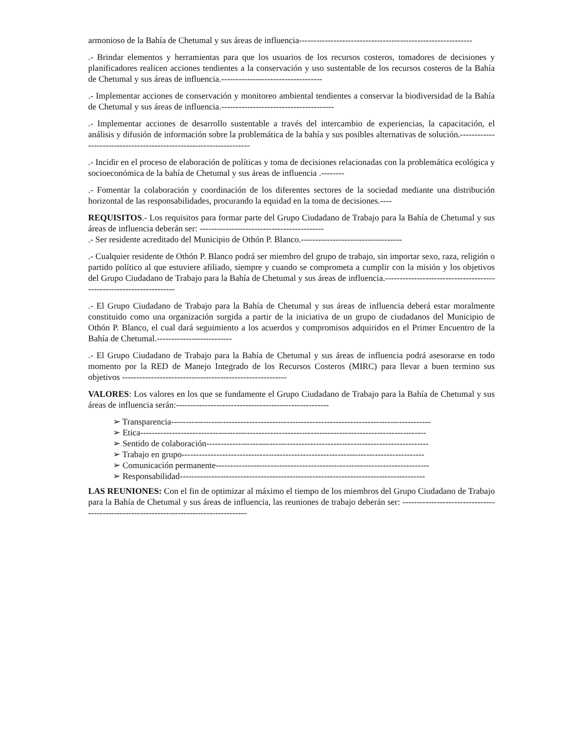armonioso de la Bahía de Chetumal y sus áreas de influencia------------------------------------------------------------
.- Brindar elementos y herramientas para que los usuarios de los recursos costeros, tomadores de decisiones y planificadores realicen acciones tendientes a la conservación y uso sustentable de los recursos costeros de la Bahía de Chetumal y sus áreas de influencia.-----------------------------------
.- Implementar acciones de conservación y monitoreo ambiental tendientes a conservar la biodiversidad de la Bahía de Chetumal y sus áreas de influencia.---------------------------------------
.- Implementar acciones de desarrollo sustentable a través del intercambio de experiencias, la capacitación, el análisis y difusión de información sobre la problemática de la bahía y sus posibles alternativas de solución.--------------------------------------------------------------------
.- Incidir en el proceso de elaboración de políticas y toma de decisiones relacionadas con la problemática ecológica y socioeconómica de la bahía de Chetumal y sus áreas de influencia .--------
.- Fomentar la colaboración y coordinación de los diferentes sectores de la sociedad mediante una distribución horizontal de las responsabilidades, procurando la equidad en la toma de decisiones.----
REQUISITOS.- Los requisitos para formar parte del Grupo Ciudadano de Trabajo para la Bahía de Chetumal y sus áreas de influencia deberán ser: -------------------------------------------
.- Ser residente acreditado del Municipio de Othón P. Blanco.-----------------------------------
.- Cualquier residente de Othón P. Blanco podrá ser miembro del grupo de trabajo, sin importar sexo, raza, religión o partido político al que estuviere afiliado, siempre y cuando se comprometa a cumplir con la misión y los objetivos del Grupo Ciudadano de Trabajo para la Bahía de Chetumal y sus áreas de influencia.--------------------------------------------------------------------
.- El Grupo Ciudadano de Trabajo para la Bahía de Chetumal y sus áreas de influencia deberá estar moralmente constituido como una organización surgida a partir de la iniciativa de un grupo de ciudadanos del Municipio de Othón P. Blanco, el cual dará seguimiento a los acuerdos y compromisos adquiridos en el Primer Encuentro de la Bahía de Chetumal.--------------------------
.- El Grupo Ciudadano de Trabajo para la Bahía de Chetumal y sus áreas de influencia podrá asesorarse en todo momento por la RED de Manejo Integrado de los Recursos Costeros (MIRC) para llevar a buen termino sus objetivos ---------------------------------------------------------
VALORES: Los valores en los que se fundamente el Grupo Ciudadano de Trabajo para la Bahía de Chetumal y sus áreas de influencia serán:-----------------------------------------------------
➢ Transparencia------------------------------------------------------------------------------------------
➢ Etica---------------------------------------------------------------------------------------------------
➢ Sentido de colaboración-----------------------------------------------------------------------------
➢ Trabajo en grupo------------------------------------------------------------------------------------
➢ Comunicación permanente--------------------------------------------------------------------------
➢ Responsabilidad-------------------------------------------------------------------------------------
LAS REUNIONES: Con el fin de optimizar al máximo el tiempo de los miembros del Grupo Ciudadano de Trabajo para la Bahía de Chetumal y sus áreas de influencia, las reuniones de trabajo deberán ser: ---------------------------------------------------------------------------------------